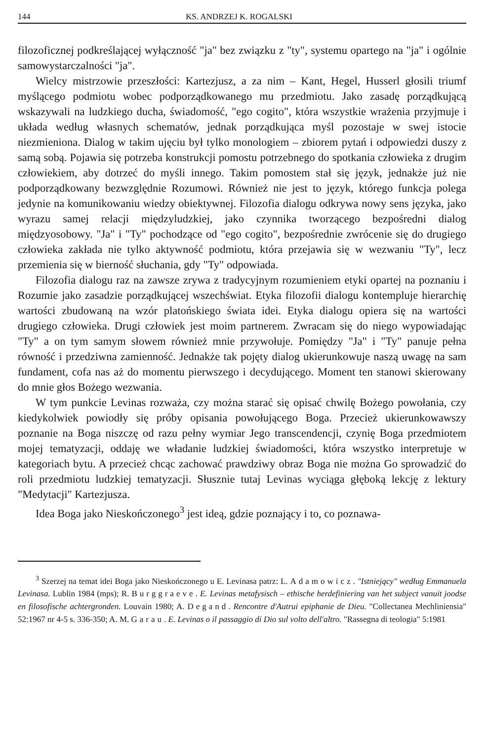144 KS. ANDRZEJ K. ROGALSKI
filozoficznej podkreślającej wyłączność "ja" bez związku z "ty", systemu opartego na "ja" i ogólnie samowystarczalności "ja".
Wielcy mistrzowie przeszłości: Kartezjusz, a za nim – Kant, Hegel, Husserl głosili triumf myślącego podmiotu wobec podporządkowanego mu przedmiotu. Jako zasadę porządkującą wskazywali na ludzkiego ducha, świadomość, "ego cogito", która wszystkie wrażenia przyjmuje i układa według własnych schematów, jednak porządkująca myśl pozostaje w swej istocie niezmieniona. Dialog w takim ujęciu był tylko monologiem – zbiorem pytań i odpowiedzi duszy z samą sobą. Pojawia się potrzeba konstrukcji pomostu potrzebnego do spotkania człowieka z drugim człowiekiem, aby dotrzeć do myśli innego. Takim pomostem stał się język, jednakże już nie podporządkowany bezwzględnie Rozumowi. Również nie jest to język, którego funkcja polega jedynie na komunikowaniu wiedzy obiektywnej. Filozofia dialogu odkrywa nowy sens języka, jako wyrazu samej relacji międzyludzkiej, jako czynnika tworzącego bezpośredni dialog międzyosobowy. "Ja" i "Ty" pochodzące od "ego cogito", bezpośrednie zwrócenie się do drugiego człowieka zakłada nie tylko aktywność podmiotu, która przejawia się w wezwaniu "Ty", lecz przemienia się w bierność słuchania, gdy "Ty" odpowiada.
Filozofia dialogu raz na zawsze zrywa z tradycyjnym rozumieniem etyki opartej na poznaniu i Rozumie jako zasadzie porządkującej wszechświat. Etyka filozofii dialogu kontempluje hierarchię wartości zbudowaną na wzór platońskiego świata idei. Etyka dialogu opiera się na wartości drugiego człowieka. Drugi człowiek jest moim partnerem. Zwracam się do niego wypowiadając "Ty" a on tym samym słowem również mnie przywołuje. Pomiędzy "Ja" i "Ty" panuje pełna równość i przedziwna zamienność. Jednakże tak pojęty dialog ukierunkowuje naszą uwagę na sam fundament, cofa nas aż do momentu pierwszego i decydującego. Moment ten stanowi skierowany do mnie głos Bożego wezwania.
W tym punkcie Levinas rozważa, czy można starać się opisać chwilę Bożego powołania, czy kiedykolwiek powiodły się próby opisania powołującego Boga. Przecież ukierunkowawszy poznanie na Boga niszczę od razu pełny wymiar Jego transcendencji, czynię Boga przedmiotem mojej tematyzacji, oddaję we władanie ludzkiej świadomości, która wszystko interpretuje w kategoriach bytu. A przecież chcąc zachować prawdziwy obraz Boga nie można Go sprowadzić do roli przedmiotu ludzkiej tematyzacji. Słusznie tutaj Levinas wyciąga głęboką lekcję z lektury "Medytacji" Kartezjusza.
Idea Boga jako Nieskończonego<sup>3</sup> jest ideą, gdzie poznający i to, co poznawa-
<sup>3</sup> Szerzej na temat idei Boga jako Nieskończonego u E. Levinasa patrz: L. Adamowicz. "Istniejący" według Emmanuela Levinasa. Lublin 1984 (mps); R. Burggraeve. E. Levinas metafysisch – ethische herdefiniering van het subject vanuit joodse en filosofische achtergronden. Louvain 1980; A. Degand. Rencontre d'Autrui epiphanie de Dieu. "Collectanea Mechliniensia" 52:1967 nr 4-5 s. 336-350; A. M. Garau. E. Levinas o il passaggio di Dio sul volto dell'altro. "Rassegna di teologia" 5:1981